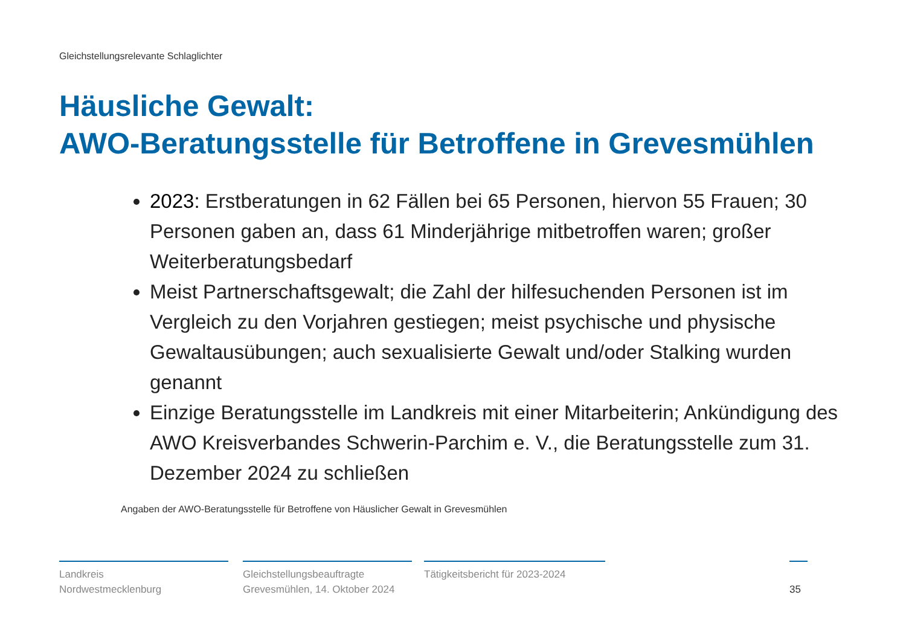Gleichstellungsrelevante Schlaglichter
Häusliche Gewalt:
AWO-Beratungsstelle für Betroffene in Grevesmühlen
2023: Erstberatungen in 62 Fällen bei 65 Personen, hiervon 55 Frauen; 30 Personen gaben an, dass 61 Minderjährige mitbetroffen waren; großer Weiterberatungsbedarf
Meist Partnerschaftsgewalt; die Zahl der hilfesuchenden Personen ist im Vergleich zu den Vorjahren gestiegen; meist psychische und physische Gewaltausübungen; auch sexualisierte Gewalt und/oder Stalking wurden genannt
Einzige Beratungsstelle im Landkreis mit einer Mitarbeiterin; Ankündigung des AWO Kreisverbandes Schwerin-Parchim e. V., die Beratungsstelle zum 31. Dezember 2024 zu schließen
Angaben der AWO-Beratungsstelle für Betroffene von Häuslicher Gewalt in Grevesmühlen
Landkreis
Nordwestmecklenburg
Gleichstellungsbeauftragte
Grevesmühlen, 14. Oktober 2024
Tätigkeitsbericht für 2023-2024
35